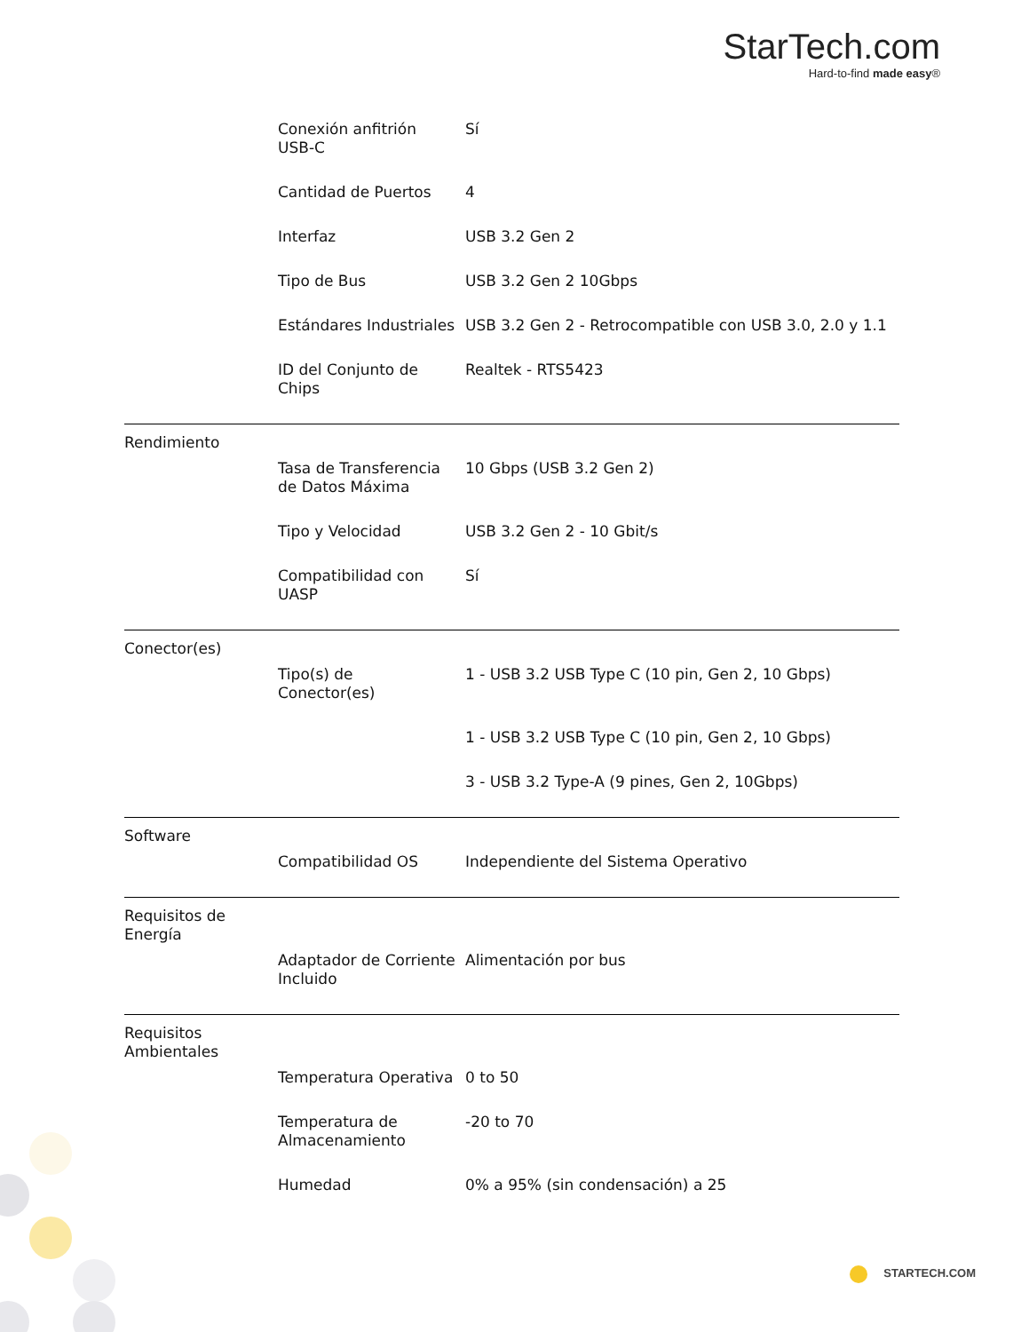StarTech.com
Hard-to-find made easy®
| | Conexión anfitrión USB-C | Sí |
| | Cantidad de Puertos | 4 |
| | Interfaz | USB 3.2 Gen 2 |
| | Tipo de Bus | USB 3.2 Gen 2 10Gbps |
| | Estándares Industriales | USB 3.2 Gen 2 - Retrocompatible con USB 3.0, 2.0 y 1.1 |
| | ID del Conjunto de Chips | Realtek - RTS5423 |
| Rendimiento | | |
| | Tasa de Transferencia de Datos Máxima | 10 Gbps (USB 3.2 Gen 2) |
| | Tipo y Velocidad | USB 3.2 Gen 2 - 10 Gbit/s |
| | Compatibilidad con UASP | Sí |
| Conector(es) | | |
| | Tipo(s) de Conector(es) | 1 - USB 3.2 USB Type C (10 pin, Gen 2, 10 Gbps) |
| | | 1 - USB 3.2 USB Type C (10 pin, Gen 2, 10 Gbps) |
| | | 3 - USB 3.2 Type-A (9 pines, Gen 2, 10Gbps) |
| Software | | |
| | Compatibilidad OS | Independiente del Sistema Operativo |
| Requisitos de Energía | | |
| | Adaptador de Corriente Incluido | Alimentación por bus |
| Requisitos Ambientales | | |
| | Temperatura Operativa | 0 to 50 |
| | Temperatura de Almacenamiento | -20 to 70 |
| | Humedad | 0% a 95% (sin condensación) a 25 |
STARTECH.COM